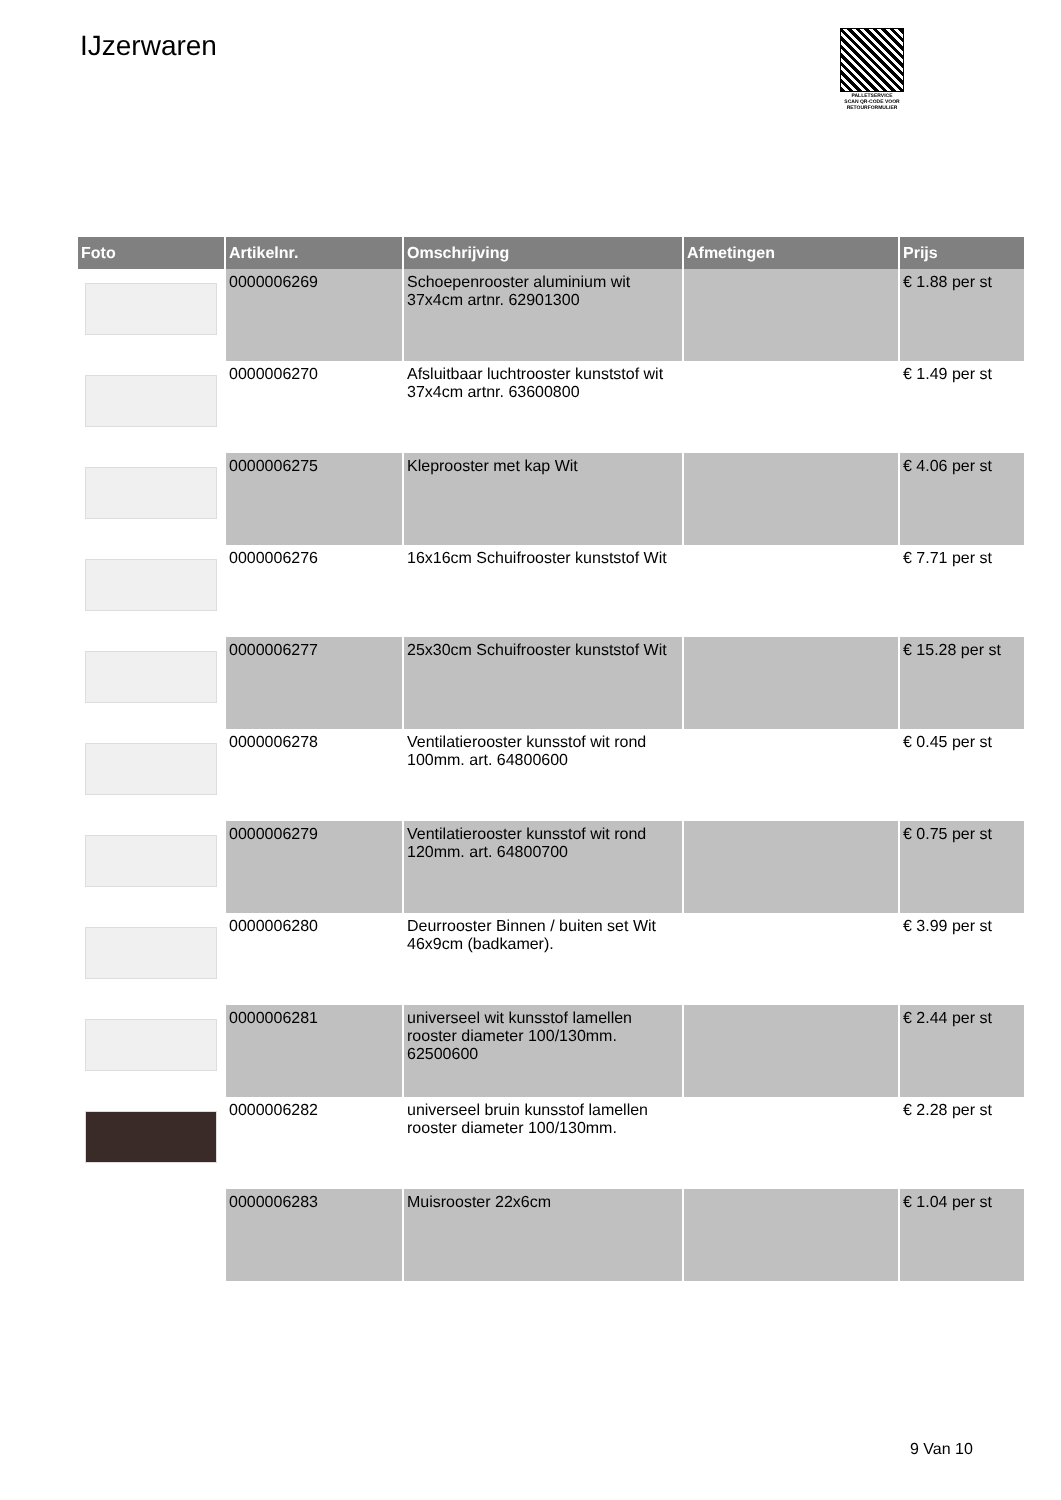IJzerwaren
PALLETSERVICE
SCAN QR-CODE VOOR RETOURFORMULIER
| Foto | Artikelnr. | Omschrijving | Afmetingen | Prijs |
| --- | --- | --- | --- | --- |
| | 0000006269 | Schoepenrooster aluminium wit 37x4cm artnr. 62901300 | | € 1.88 per st |
| | 0000006270 | Afsluitbaar luchtrooster kunststof wit 37x4cm artnr. 63600800 | | € 1.49 per st |
| | 0000006275 | Kleprooster met kap Wit | | € 4.06 per st |
| | 0000006276 | 16x16cm Schuifrooster kunststof Wit | | € 7.71 per st |
| | 0000006277 | 25x30cm Schuifrooster kunststof Wit | | € 15.28 per st |
| | 0000006278 | Ventilatierooster kunsstof wit rond 100mm. art. 64800600 | | € 0.45 per st |
| | 0000006279 | Ventilatierooster kunsstof wit rond 120mm. art. 64800700 | | € 0.75 per st |
| | 0000006280 | Deurrooster Binnen / buiten set Wit 46x9cm (badkamer). | | € 3.99 per st |
| | 0000006281 | universeel wit kunsstof lamellen rooster diameter 100/130mm. 62500600 | | € 2.44 per st |
| | 0000006282 | universeel bruin kunsstof lamellen rooster diameter 100/130mm. | | € 2.28 per st |
| | 0000006283 | Muisrooster 22x6cm | | € 1.04 per st |
9 Van 10